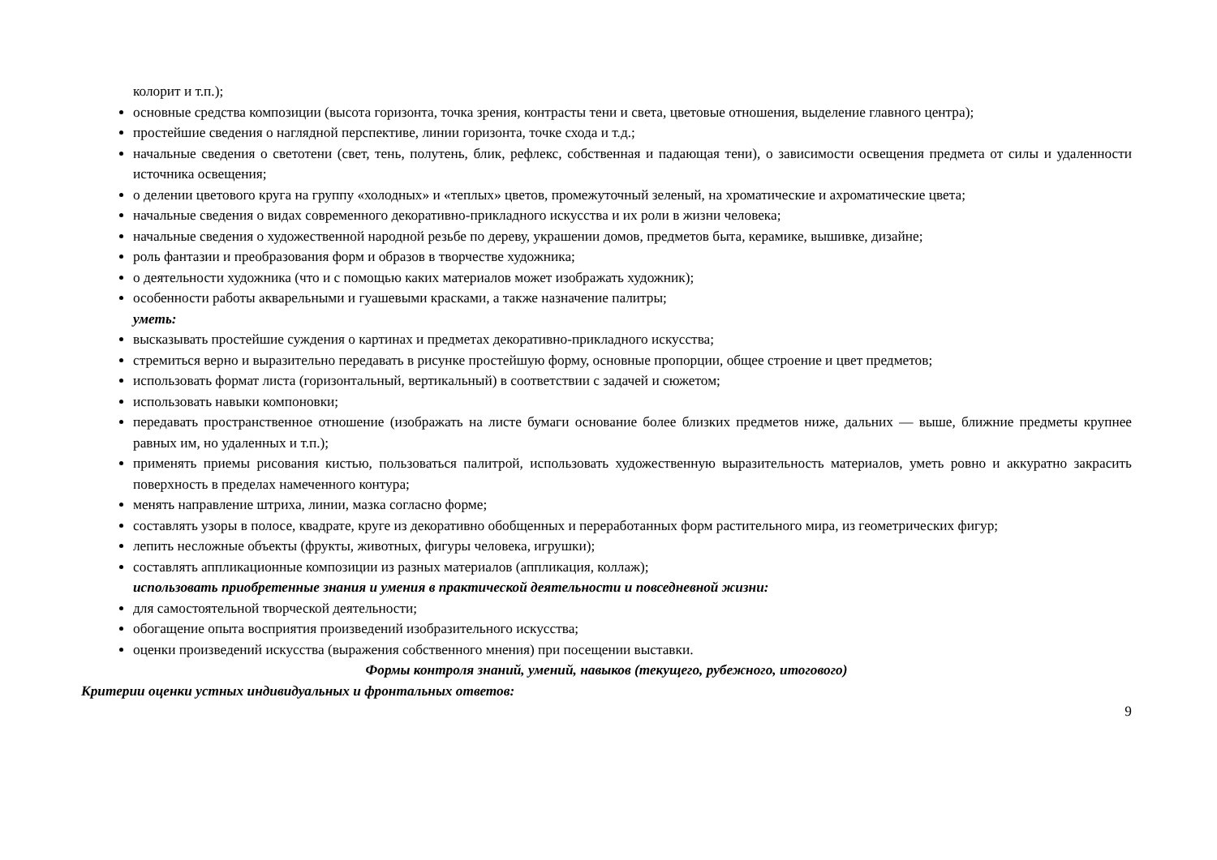колорит и т.п.);
основные средства композиции (высота горизонта, точка зрения, контрасты тени и света, цветовые отношения, выделение главного центра);
простейшие сведения о наглядной перспективе, линии горизонта, точке схода и т.д.;
начальные сведения о светотени (свет, тень, полутень, блик, рефлекс, собственная и падающая тени), о зависимости освещения предмета от силы и удаленности источника освещения;
о делении цветового круга на группу «холодных» и «теплых» цветов, промежуточный зеленый, на хроматические и ахроматические цвета;
начальные сведения о видах современного декоративно-прикладного искусства и их роли в жизни человека;
начальные сведения о художественной народной резьбе по дереву, украшении домов, предметов быта, керамике, вышивке, дизайне;
роль фантазии и преобразования форм и образов в творчестве художника;
о деятельности художника (что и с помощью каких материалов может изображать художник);
особенности работы акварельными и гуашевыми красками, а также назначение палитры;
уметь:
высказывать простейшие суждения о картинах и предметах декоративно-прикладного искусства;
стремиться верно и выразительно передавать в рисунке простейшую форму, основные пропорции, общее строение и цвет предметов;
использовать формат листа (горизонтальный, вертикальный) в соответствии с задачей и сюжетом;
использовать навыки компоновки;
передавать пространственное отношение (изображать на листе бумаги основание более близких предметов ниже, дальних — выше, ближние предметы крупнее равных им, но удаленных и т.п.);
применять приемы рисования кистью, пользоваться палитрой, использовать художественную выразительность материалов, уметь ровно и аккуратно закрасить поверхность в пределах намеченного контура;
менять направление штриха, линии, мазка согласно форме;
составлять узоры в полосе, квадрате, круге из декоративно обобщенных и переработанных форм растительного мира, из геометрических фигур;
лепить несложные объекты (фрукты, животных, фигуры человека, игрушки);
составлять аппликационные композиции из разных материалов (аппликация, коллаж);
использовать приобретенные знания и умения в практической деятельности и повседневной жизни:
для самостоятельной творческой деятельности;
обогащение опыта восприятия произведений изобразительного искусства;
оценки произведений искусства (выражения собственного мнения) при посещении выставки.
Формы контроля знаний, умений, навыков (текущего, рубежного, итогового)
Критерии оценки устных индивидуальных и фронтальных ответов:
9